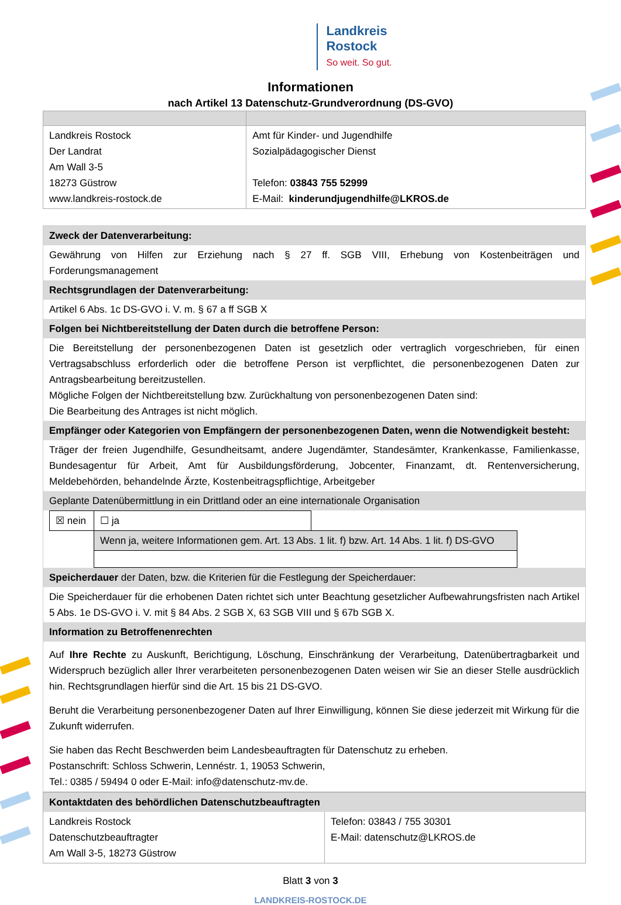Landkreis
Rostock
So weit. So gut.
Informationen
nach Artikel 13 Datenschutz-Grundverordnung (DS-GVO)
| Landkreis Rostock Der Landrat Am Wall 3-5 18273 Güstrow www.landkreis-rostock.de | Amt für Kinder- und Jugendhilfe Sozialpädagogischer Dienst Telefon: 03843 755 52999 E-Mail: kinderundjugendhilfe@LKROS.de |
| Zweck der Datenverarbeitung: |
| Gewährung von Hilfen zur Erziehung nach § 27 ff. SGB VIII, Erhebung von Kostenbeiträgen und Forderungsmanagement |
| Rechtsgrundlagen der Datenverarbeitung: |
| Artikel 6 Abs. 1c DS-GVO i. V. m. § 67 a ff SGB X |
| Folgen bei Nichtbereitstellung der Daten durch die betroffene Person: |
| Die Bereitstellung der personenbezogenen Daten ist gesetzlich oder vertraglich vorgeschrieben, für einen Vertragsabschluss erforderlich oder die betroffene Person ist verpflichtet, die personenbezogenen Daten zur Antragsbearbeitung bereitzustellen. Mögliche Folgen der Nichtbereitstellung bzw. Zurückhaltung von personenbezogenen Daten sind: Die Bearbeitung des Antrages ist nicht möglich. |
| Empfänger oder Kategorien von Empfängern der personenbezogenen Daten, wenn die Notwendigkeit besteht: |
| Träger der freien Jugendhilfe, Gesundheitsamt, andere Jugendämter, Standesämter, Krankenkasse, Familienkasse, Bundesagentur für Arbeit, Amt für Ausbildungsförderung, Jobcenter, Finanzamt, dt. Rentenversicherung, Meldebehörden, behandelnde Ärzte, Kostenbeitragspflichtige, Arbeitgeber |
| Geplante Datenübermittlung in ein Drittland oder an eine internationale Organisation |
| / ☒ nein / ☐ ja / / / / Wenn ja, weitere Informationen gem. Art. 13 Abs. 1 lit. f) bzw. Art. 14 Abs. 1 lit. f) DS-GVO / / |
| Speicherdauer der Daten, bzw. die Kriterien für die Festlegung der Speicherdauer: |
| Die Speicherdauer für die erhobenen Daten richtet sich unter Beachtung gesetzlicher Aufbewahrungsfristen nach Artikel 5 Abs. 1e DS-GVO i. V. mit § 84 Abs. 2 SGB X, 63 SGB VIII und § 67b SGB X. |
| Information zu Betroffenenrechten |
| Auf Ihre Rechte zu Auskunft, Berichtigung, Löschung, Einschränkung der Verarbeitung, Datenübertragbarkeit und Widerspruch bezüglich aller Ihrer verarbeiteten personenbezogenen Daten weisen wir Sie an dieser Stelle ausdrücklich hin. Rechtsgrundlagen hierfür sind die Art. 15 bis 21 DS-GVO. Beruht die Verarbeitung personenbezogener Daten auf Ihrer Einwilligung, können Sie diese jederzeit mit Wirkung für die Zukunft widerrufen. Sie haben das Recht Beschwerden beim Landesbeauftragten für Datenschutz zu erheben. Postanschrift: Schloss Schwerin, Lennéstr. 1, 19053 Schwerin, Tel.: 0385 / 59494 0 oder E-Mail: info@datenschutz-mv.de. |
| Kontaktdaten des behördlichen Datenschutzbeauftragten | |
| Landkreis Rostock Datenschutzbeauftragter Am Wall 3-5, 18273 Güstrow | Telefon: 03843 / 755 30301 E-Mail: datenschutz@LKROS.de |
Blatt 3 von 3
LANDKREIS-ROSTOCK.DE